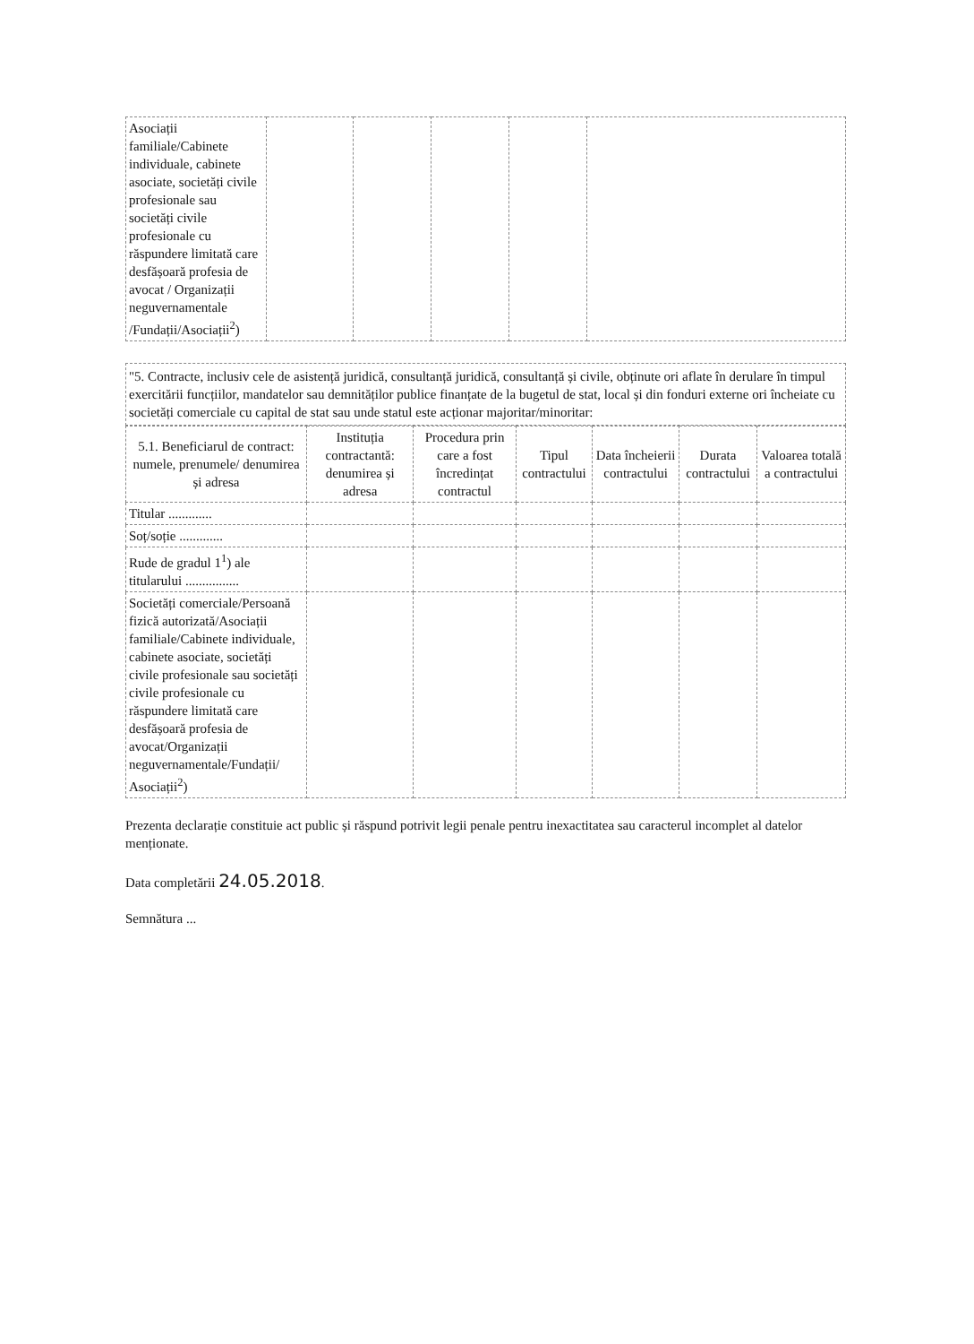| Asociații familiale/Cabinete individuale, cabinete asociate, societăți civile profesionale sau societăți civile profesionale cu răspundere limitată care desfășoară profesia de avocat / Organizații neguvernamentale /Fundații/Asociații<sup>2</sup>) | | | | | |
"5. Contracte, inclusiv cele de asistență juridică, consultanță juridică, consultanță și civile, obținute ori aflate în derulare în timpul exercitării funcțiilor, mandatelor sau demnităților publice finanțate de la bugetul de stat, local și din fonduri externe ori încheiate cu societăți comerciale cu capital de stat sau unde statul este acționar majoritar/minoritar:
| 5.1. Beneficiarul de contract: numele, prenumele/ denumirea și adresa | Instituția contractantă: denumirea și adresa | Procedura prin care a fost încredințat contractul | Tipul contractului | Data încheierii contractului | Durata contractului | Valoarea totală a contractului |
| --- | --- | --- | --- | --- | --- | --- |
| Titular ............. | | | | | | |
| Soț/soție ............. | | | | | | |
| Rude de gradul 1<sup>1</sup>) ale titularului ................ | | | | | | |
| Societăți comerciale/Persoană fizică autorizată/Asociații familiale/Cabinete individuale, cabinete asociate, societăți civile profesionale sau societăți civile profesionale cu răspundere limitată care desfășoară profesia de avocat/Organizații neguvernamentale/Fundații/ Asociații<sup>2</sup>) | | | | | | |
Prezenta declarație constituie act public și răspund potrivit legii penale pentru inexactitatea sau caracterul incomplet al datelor menționate.
Data completării 24.05.2018.
Semnătura ...